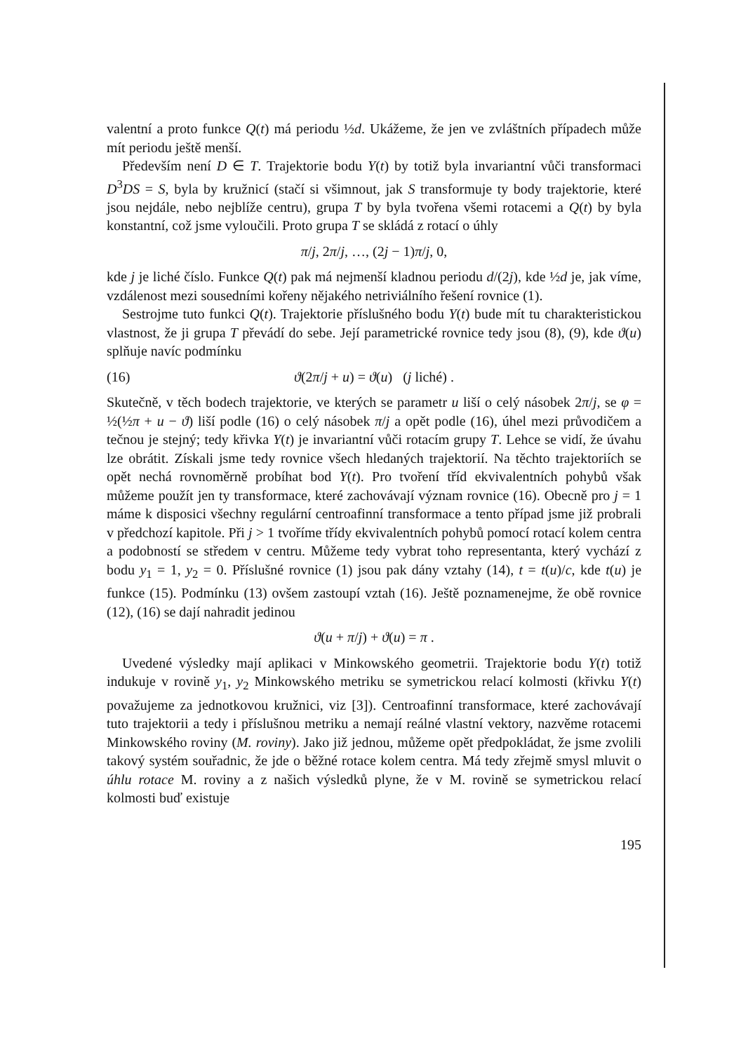valentní a proto funkce Q(t) má periodu ½d. Ukážeme, že jen ve zvláštních případech může mít periodu ještě menší.
Především není D ∈ T. Trajektorie bodu Y(t) by totiž byla invariantní vůči transformaci D<sup>3</sup>DS = S, byla by kružnicí (stačí si všimnout, jak S transformuje ty body trajektorie, které jsou nejdále, nebo nejblíže centru), grupa T by byla tvořena všemi rotacemi a Q(t) by byla konstantní, což jsme vyloučili. Proto grupa T se skládá z rotací o úhly
π/j, 2π/j, …, (2j − 1)π/j, 0,
kde j je liché číslo. Funkce Q(t) pak má nejmenší kladnou periodu d/(2j), kde ½d je, jak víme, vzdálenost mezi sousedními kořeny nějakého netriviálního řešení rovnice (1).
Sestrojme tuto funkci Q(t). Trajektorie příslušného bodu Y(t) bude mít tu charakteristickou vlastnost, že ji grupa T převádí do sebe. Její parametrické rovnice tedy jsou (8), (9), kde ϑ(u) splňuje navíc podmínku
(16) ϑ(2π/j + u) = ϑ(u) (j liché) .
Skutečně, v těch bodech trajektorie, ve kterých se parametr u liší o celý násobek 2π/j, se φ = ½(½π + u − ϑ) liší podle (16) o celý násobek π/j a opět podle (16), úhel mezi průvodičem a tečnou je stejný; tedy křivka Y(t) je invariantní vůči rotacím grupy T. Lehce se vidí, že úvahu lze obrátit. Získali jsme tedy rovnice všech hledaných trajektorií. Na těchto trajektoriích se opět nechá rovnoměrně probíhat bod Y(t). Pro tvoření tříd ekvivalentních pohybů však můžeme použít jen ty transformace, které zachovávají význam rovnice (16). Obecně pro j = 1 máme k disposici všechny regulární centroafinní transformace a tento případ jsme již probrali v předchozí kapitole. Při j > 1 tvoříme třídy ekvivalentních pohybů pomocí rotací kolem centra a podobností se středem v centru. Můžeme tedy vybrat toho representanta, který vychází z bodu y<sub>1</sub> = 1, y<sub>2</sub> = 0. Příslušné rovnice (1) jsou pak dány vztahy (14), t = t(u)/c, kde t(u) je funkce (15). Podmínku (13) ovšem zastoupí vztah (16). Ještě poznamenejme, že obě rovnice (12), (16) se dají nahradit jedinou
ϑ(u + π/j) + ϑ(u) = π .
Uvedené výsledky mají aplikaci v Minkowského geometrii. Trajektorie bodu Y(t) totiž indukuje v rovině y<sub>1</sub>, y<sub>2</sub> Minkowského metriku se symetrickou relací kolmosti (křivku Y(t) považujeme za jednotkovou kružnici, viz [3]). Centroafinní transformace, které zachovávají tuto trajektorii a tedy i příslušnou metriku a nemají reálné vlastní vektory, nazvěme rotacemi Minkowského roviny (M. roviny). Jako již jednou, můžeme opět předpokládat, že jsme zvolili takový systém souřadnic, že jde o běžné rotace kolem centra. Má tedy zřejmě smysl mluvit o úhlu rotace M. roviny a z našich výsledků plyne, že v M. rovině se symetrickou relací kolmosti buď existuje
195